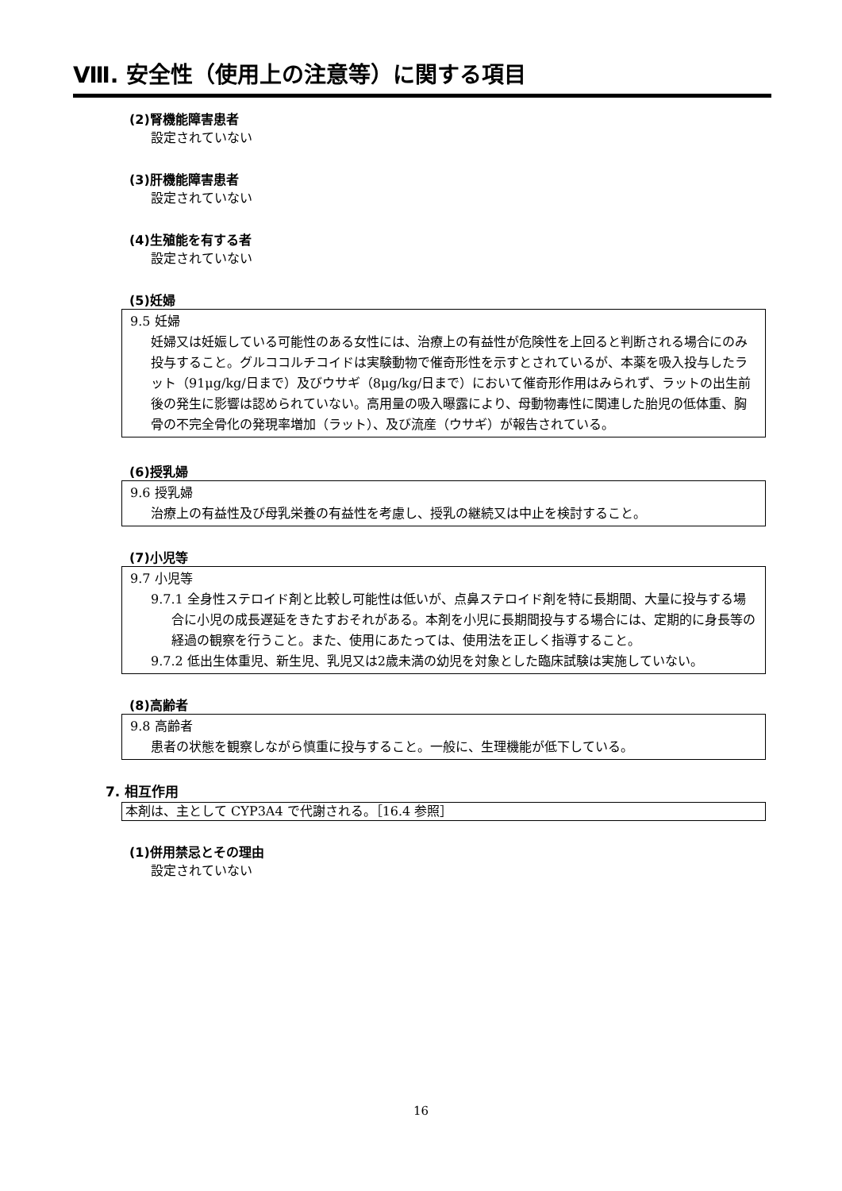Ⅷ. 安全性（使用上の注意等）に関する項目
(2)腎機能障害患者
設定されていない
(3)肝機能障害患者
設定されていない
(4)生殖能を有する者
設定されていない
(5)妊婦
9.5 妊婦
妊婦又は妊娠している可能性のある女性には、治療上の有益性が危険性を上回ると判断される場合にのみ投与すること。グルココルチコイドは実験動物で催奇形性を示すとされているが、本薬を吸入投与したラット（91μg/kg/日まで）及びウサギ（8μg/kg/日まで）において催奇形作用はみられず、ラットの出生前後の発生に影響は認められていない。高用量の吸入曝露により、母動物毒性に関連した胎児の低体重、胸骨の不完全骨化の発現率増加（ラット）、及び流産（ウサギ）が報告されている。
(6)授乳婦
9.6 授乳婦
治療上の有益性及び母乳栄養の有益性を考慮し、授乳の継続又は中止を検討すること。
(7)小児等
9.7 小児等
9.7.1 全身性ステロイド剤と比較し可能性は低いが、点鼻ステロイド剤を特に長期間、大量に投与する場合に小児の成長遅延をきたすおそれがある。本剤を小児に長期間投与する場合には、定期的に身長等の経過の観察を行うこと。また、使用にあたっては、使用法を正しく指導すること。
9.7.2 低出生体重児、新生児、乳児又は2歳未満の幼児を対象とした臨床試験は実施していない。
(8)高齢者
9.8 高齢者
患者の状態を観察しながら慎重に投与すること。一般に、生理機能が低下している。
7. 相互作用
本剤は、主として CYP3A4 で代謝される。［16.4 参照］
(1)併用禁忌とその理由
設定されていない
16